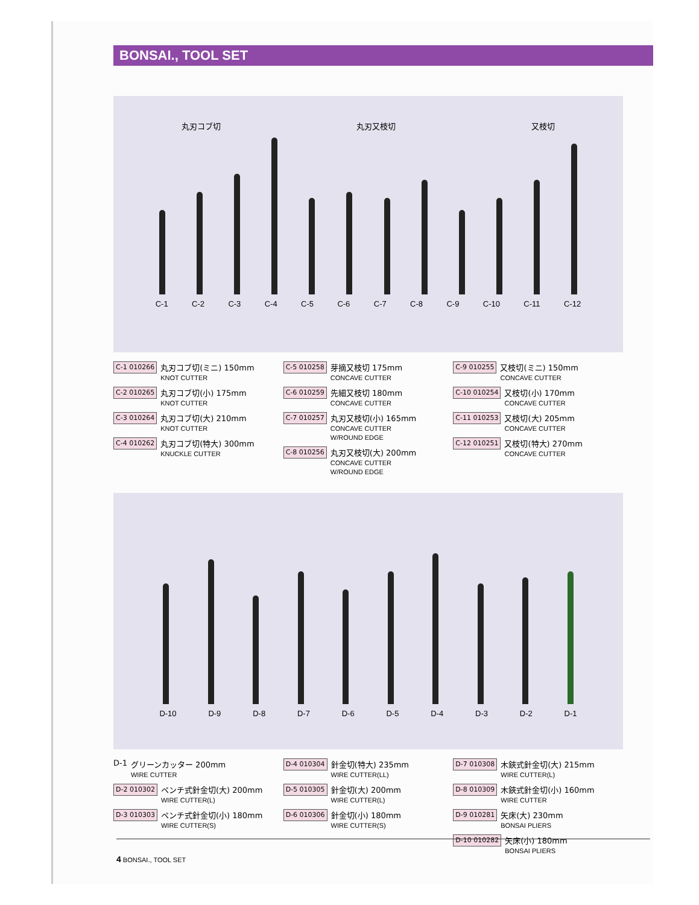BONSAI., TOOL SET
丸刃コブ切 丸刃又枝切 又枝切
C-1 C-2 C-3 C-4 C-5 C-6 C-7 C-8 C-9 C-10 C-11 C-12
C-1 010266
丸刃コブ切(ミニ) 150mm
KNOT CUTTER
C-2 010265
丸刃コブ切(小) 175mm
KNOT CUTTER
C-3 010264
丸刃コブ切(大) 210mm
KNOT CUTTER
C-4 010262
丸刃コブ切(特大) 300mm
KNUCKLE CUTTER
C-5 010258
芽摘又枝切 175mm
CONCAVE CUTTER
C-6 010259
先細又枝切 180mm
CONCAVE CUTTER
C-7 010257
丸刃又枝切(小) 165mm
CONCAVE CUTTER
W/ROUND EDGE
C-8 010256
丸刃又枝切(大) 200mm
CONCAVE CUTTER
W/ROUND EDGE
C-9 010255
又枝切(ミニ) 150mm
CONCAVE CUTTER
C-10 010254
又枝切(小) 170mm
CONCAVE CUTTER
C-11 010253
又枝切(大) 205mm
CONCAVE CUTTER
C-12 010251
又枝切(特大) 270mm
CONCAVE CUTTER
D-10 D-9 D-8 D-7 D-6 D-5 D-4 D-3 D-2 D-1
D-1 グリーンカッター 200mm
WIRE CUTTER
D-2 010302
ペンチ式針金切(大) 200mm
WIRE CUTTER(L)
D-3 010303
ペンチ式針金切(小) 180mm
WIRE CUTTER(S)
D-4 010304
針金切(特大) 235mm
WIRE CUTTER(LL)
D-5 010305
針金切(大) 200mm
WIRE CUTTER(L)
D-6 010306
針金切(小) 180mm
WIRE CUTTER(S)
D-7 010308
木鋏式針金切(大) 215mm
WIRE CUTTER(L)
D-8 010309
木鋏式針金切(小) 160mm
WIRE CUTTER
D-9 010281
矢床(大) 230mm
BONSAI PLIERS
D-10 010282
矢床(小) 180mm
BONSAI PLIERS
4 BONSAI., TOOL SET